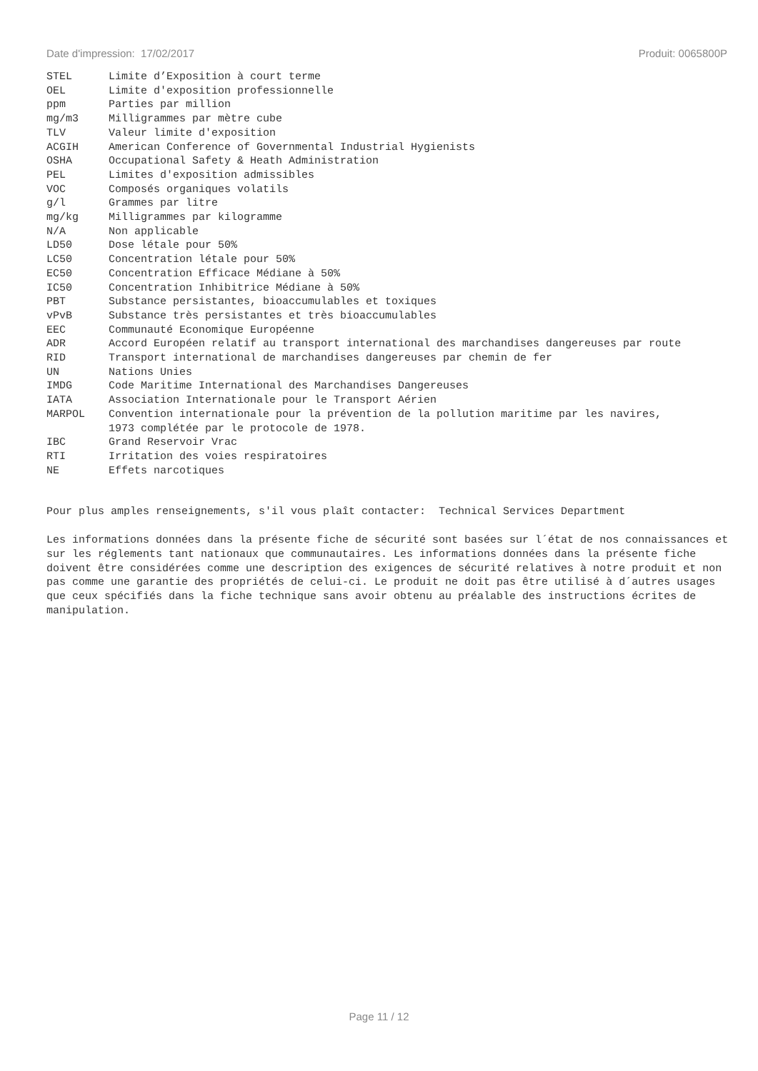Date d'impression: 17/02/2017 Produit: 0065800P
| STEL | Limite d’Exposition à court terme |
| OEL | Limite d'exposition professionnelle |
| ppm | Parties par million |
| mg/m3 | Milligrammes par mètre cube |
| TLV | Valeur limite d'exposition |
| ACGIH | American Conference of Governmental Industrial Hygienists |
| OSHA | Occupational Safety & Heath Administration |
| PEL | Limites d'exposition admissibles |
| VOC | Composés organiques volatils |
| g/l | Grammes par litre |
| mg/kg | Milligrammes par kilogramme |
| N/A | Non applicable |
| LD50 | Dose létale pour 50% |
| LC50 | Concentration létale pour 50% |
| EC50 | Concentration Efficace Médiane à 50% |
| IC50 | Concentration Inhibitrice Médiane à 50% |
| PBT | Substance persistantes, bioaccumulables et toxiques |
| vPvB | Substance très persistantes et très bioaccumulables |
| EEC | Communauté Economique Européenne |
| ADR | Accord Européen relatif au transport international des marchandises dangereuses par route |
| RID | Transport international de marchandises dangereuses par chemin de fer |
| UN | Nations Unies |
| IMDG | Code Maritime International des Marchandises Dangereuses |
| IATA | Association Internationale pour le Transport Aérien |
| MARPOL | Convention internationale pour la prévention de la pollution maritime par les navires, 1973 complétée par le protocole de 1978. |
| IBC | Grand Reservoir Vrac |
| RTI | Irritation des voies respiratoires |
| NE | Effets narcotiques |
Pour plus amples renseignements, s'il vous plaît contacter: Technical Services Department
Les informations données dans la présente fiche de sécurité sont basées sur l´état de nos connaissances et sur les réglements tant nationaux que communautaires. Les informations données dans la présente fiche doivent être considérées comme une description des exigences de sécurité relatives à notre produit et non pas comme une garantie des propriétés de celui-ci. Le produit ne doit pas être utilisé à d´autres usages que ceux spécifiés dans la fiche technique sans avoir obtenu au préalable des instructions écrites de manipulation.
Page 11 / 12